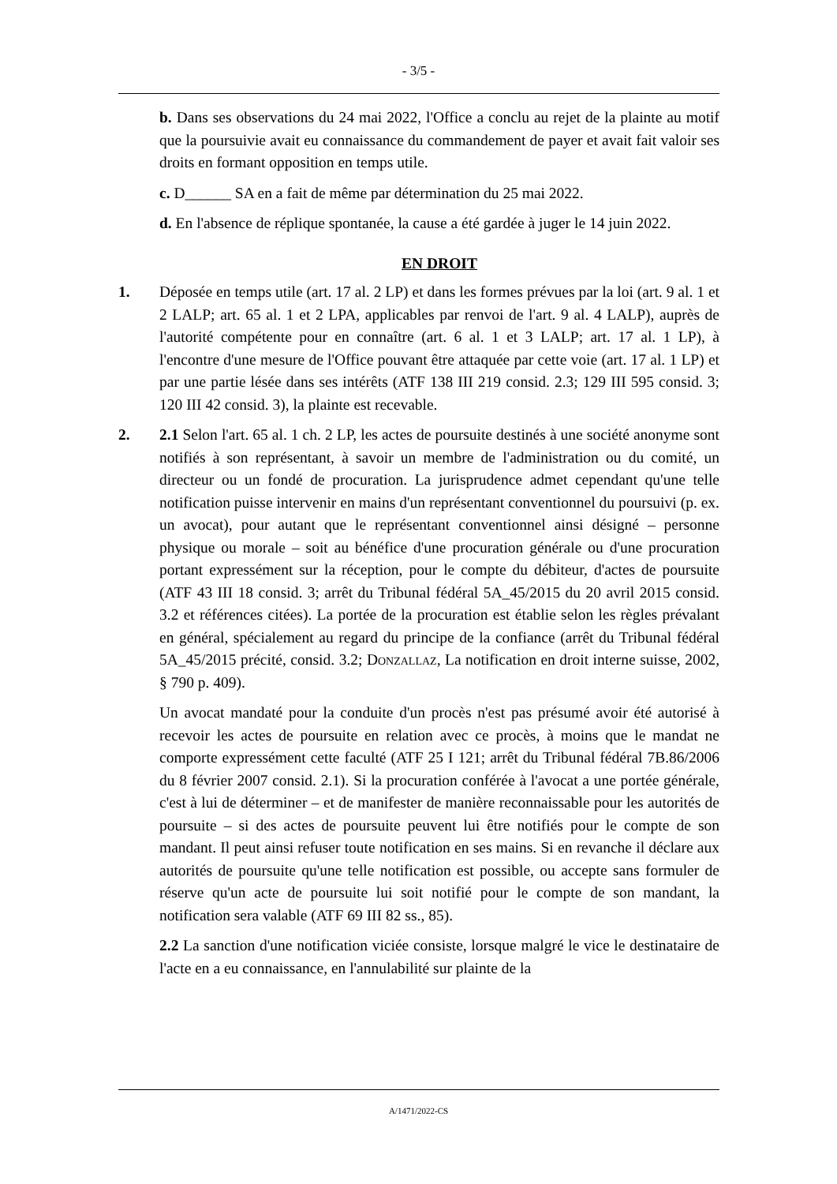- 3/5 -
b. Dans ses observations du 24 mai 2022, l'Office a conclu au rejet de la plainte au motif que la poursuivie avait eu connaissance du commandement de payer et avait fait valoir ses droits en formant opposition en temps utile.
c. D______ SA en a fait de même par détermination du 25 mai 2022.
d. En l'absence de réplique spontanée, la cause a été gardée à juger le 14 juin 2022.
EN DROIT
1. Déposée en temps utile (art. 17 al. 2 LP) et dans les formes prévues par la loi (art. 9 al. 1 et 2 LALP; art. 65 al. 1 et 2 LPA, applicables par renvoi de l'art. 9 al. 4 LALP), auprès de l'autorité compétente pour en connaître (art. 6 al. 1 et 3 LALP; art. 17 al. 1 LP), à l'encontre d'une mesure de l'Office pouvant être attaquée par cette voie (art. 17 al. 1 LP) et par une partie lésée dans ses intérêts (ATF 138 III 219 consid. 2.3; 129 III 595 consid. 3; 120 III 42 consid. 3), la plainte est recevable.
2. 2.1 Selon l'art. 65 al. 1 ch. 2 LP, les actes de poursuite destinés à une société anonyme sont notifiés à son représentant, à savoir un membre de l'administration ou du comité, un directeur ou un fondé de procuration. La jurisprudence admet cependant qu'une telle notification puisse intervenir en mains d'un représentant conventionnel du poursuivi (p. ex. un avocat), pour autant que le représentant conventionnel ainsi désigné – personne physique ou morale – soit au bénéfice d'une procuration générale ou d'une procuration portant expressément sur la réception, pour le compte du débiteur, d'actes de poursuite (ATF 43 III 18 consid. 3; arrêt du Tribunal fédéral 5A_45/2015 du 20 avril 2015 consid. 3.2 et références citées). La portée de la procuration est établie selon les règles prévalant en général, spécialement au regard du principe de la confiance (arrêt du Tribunal fédéral 5A_45/2015 précité, consid. 3.2; Donzallaz, La notification en droit interne suisse, 2002, § 790 p. 409).
Un avocat mandaté pour la conduite d'un procès n'est pas présumé avoir été autorisé à recevoir les actes de poursuite en relation avec ce procès, à moins que le mandat ne comporte expressément cette faculté (ATF 25 I 121; arrêt du Tribunal fédéral 7B.86/2006 du 8 février 2007 consid. 2.1). Si la procuration conférée à l'avocat a une portée générale, c'est à lui de déterminer – et de manifester de manière reconnaissable pour les autorités de poursuite – si des actes de poursuite peuvent lui être notifiés pour le compte de son mandant. Il peut ainsi refuser toute notification en ses mains. Si en revanche il déclare aux autorités de poursuite qu'une telle notification est possible, ou accepte sans formuler de réserve qu'un acte de poursuite lui soit notifié pour le compte de son mandant, la notification sera valable (ATF 69 III 82 ss., 85).
2.2 La sanction d'une notification viciée consiste, lorsque malgré le vice le destinataire de l'acte en a eu connaissance, en l'annulabilité sur plainte de la
A/1471/2022-CS